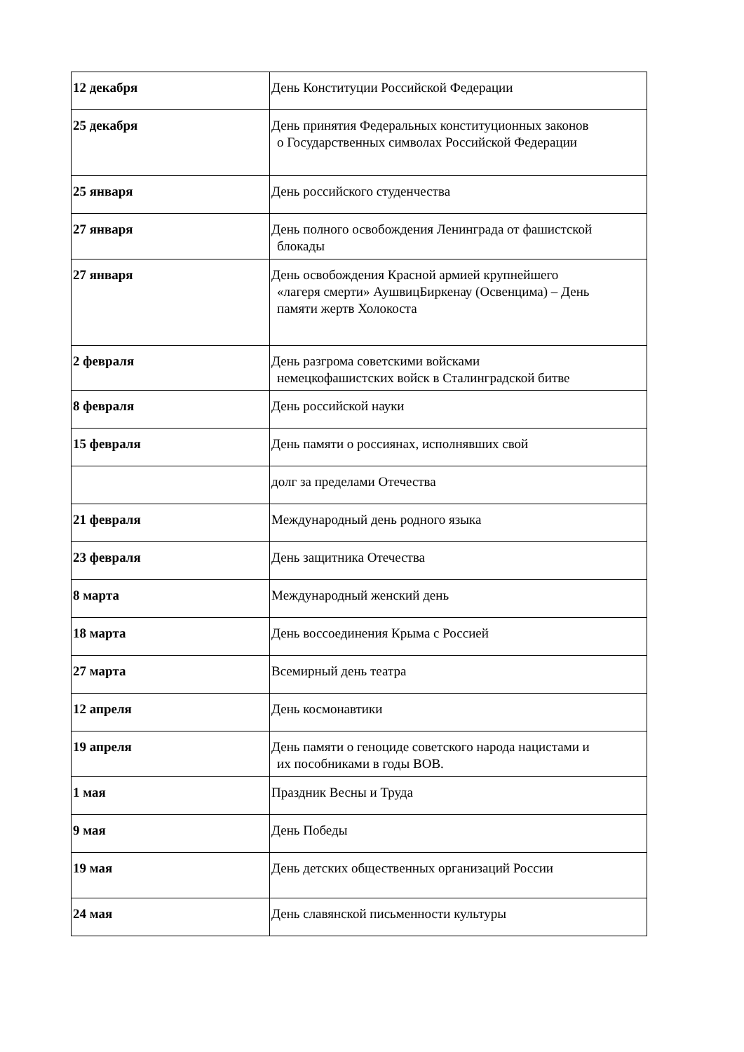| 12 декабря | День Конституции Российской Федерации |
| 25 декабря | День принятия Федеральных конституционных законов о Государственных символах Российской Федерации |
| 25 января | День российского студенчества |
| 27 января | День полного освобождения Ленинграда от фашистской блокады |
| 27 января | День освобождения Красной армией крупнейшего «лагеря смерти» АушвицБиркенау (Освенцима) – День памяти жертв Холокоста |
| 2 февраля | День разгрома советскими войсками немецкофашистских войск в Сталинградской битве |
| 8 февраля | День российской науки |
| 15 февраля | День памяти о россиянах, исполнявших свой |
| | долг за пределами Отечества |
| 21 февраля | Международный день родного языка |
| 23 февраля | День защитника Отечества |
| 8 марта | Международный женский день |
| 18 марта | День воссоединения Крыма с Россией |
| 27 марта | Всемирный день театра |
| 12 апреля | День космонавтики |
| 19 апреля | День памяти о геноциде советского народа нацистами и их пособниками в годы ВОВ. |
| 1 мая | Праздник Весны и Труда |
| 9 мая | День Победы |
| 19 мая | День детских общественных организаций России |
| 24 мая | День славянской письменности культуры |